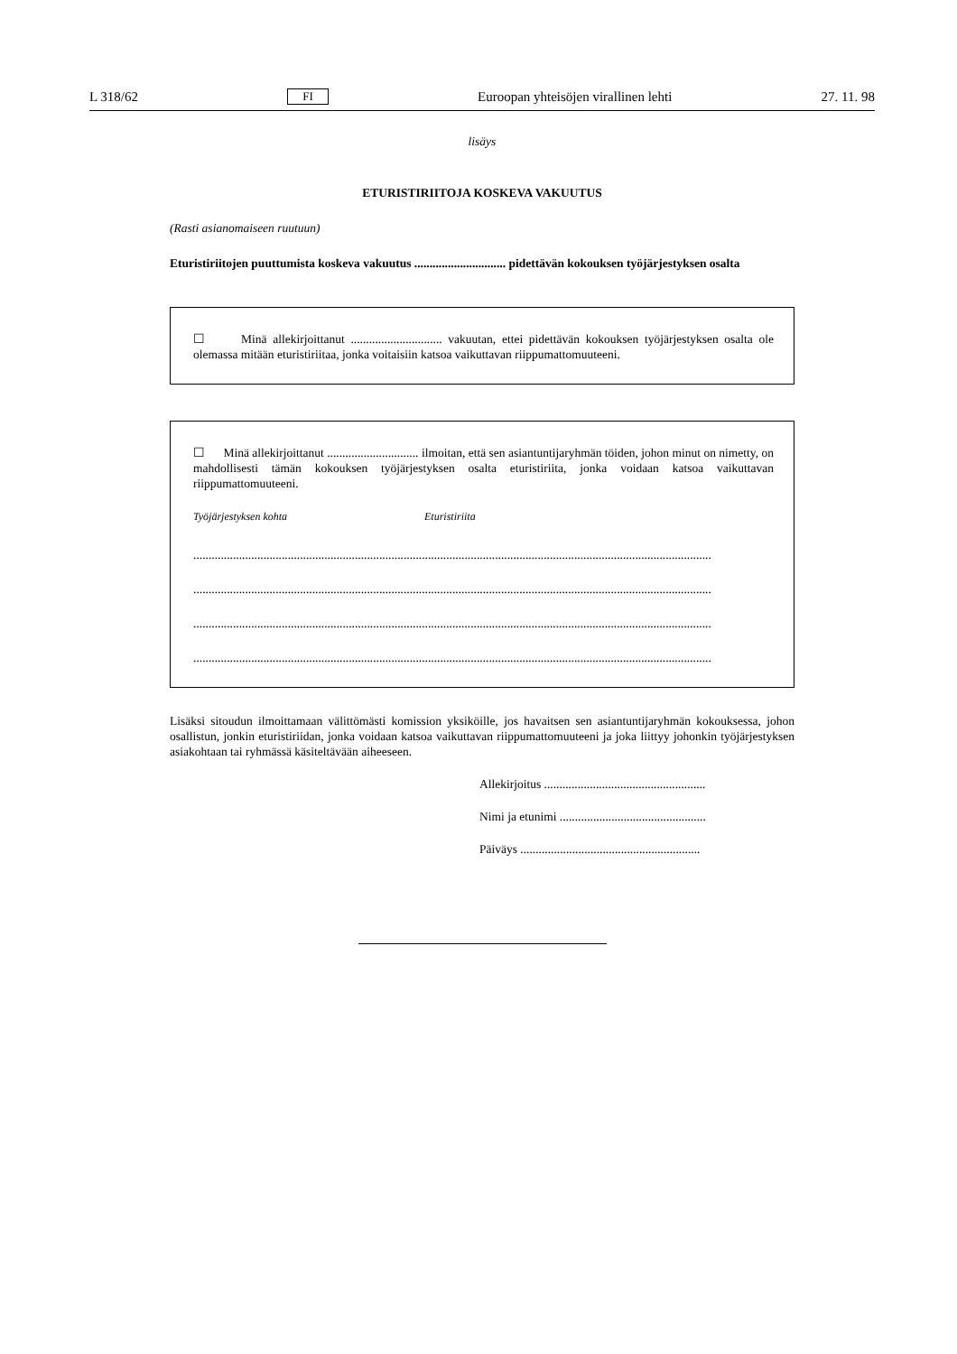L 318/62 FI Euroopan yhteisöjen virallinen lehti 27. 11. 98
lisäys
ETURISTIRIITOJA KOSKEVA VAKUUTUS
(Rasti asianomaiseen ruutuun)
Eturistiriitojen puuttumista koskeva vakuutus .............................. pidettävän kokouksen työjärjestyksen osalta
☐ Minä allekirjoittanut .............................. vakuutan, ettei pidettävän kokouksen työjärjestyksen osalta ole olemassa mitään eturistiriitaa, jonka voitaisiin katsoa vaikuttavan riippumattomuuteeni.
☐ Minä allekirjoittanut .............................. ilmoitan, että sen asiantuntijaryhmän töiden, johon minut on nimetty, on mahdollisesti tämän kokouksen työjärjestyksen osalta eturistiriita, jonka voidaan katsoa vaikuttavan riippumattomuuteeni.
Työjärjestyksen kohta Eturistiriita
..........................................................................................................................................................................
..........................................................................................................................................................................
..........................................................................................................................................................................
..........................................................................................................................................................................
Lisäksi sitoudun ilmoittamaan välittömästi komission yksiköille, jos havaitsen sen asiantuntijaryhmän kokouksessa, johon osallistun, jonkin eturistiriidan, jonka voidaan katsoa vaikuttavan riippumattomuuteeni ja joka liittyy johonkin työjärjestyksen asiakohtaan tai ryhmässä käsiteltävään aiheeseen.
Allekirjoitus .....................................................
Nimi ja etunimi ................................................
Päiväys ...........................................................